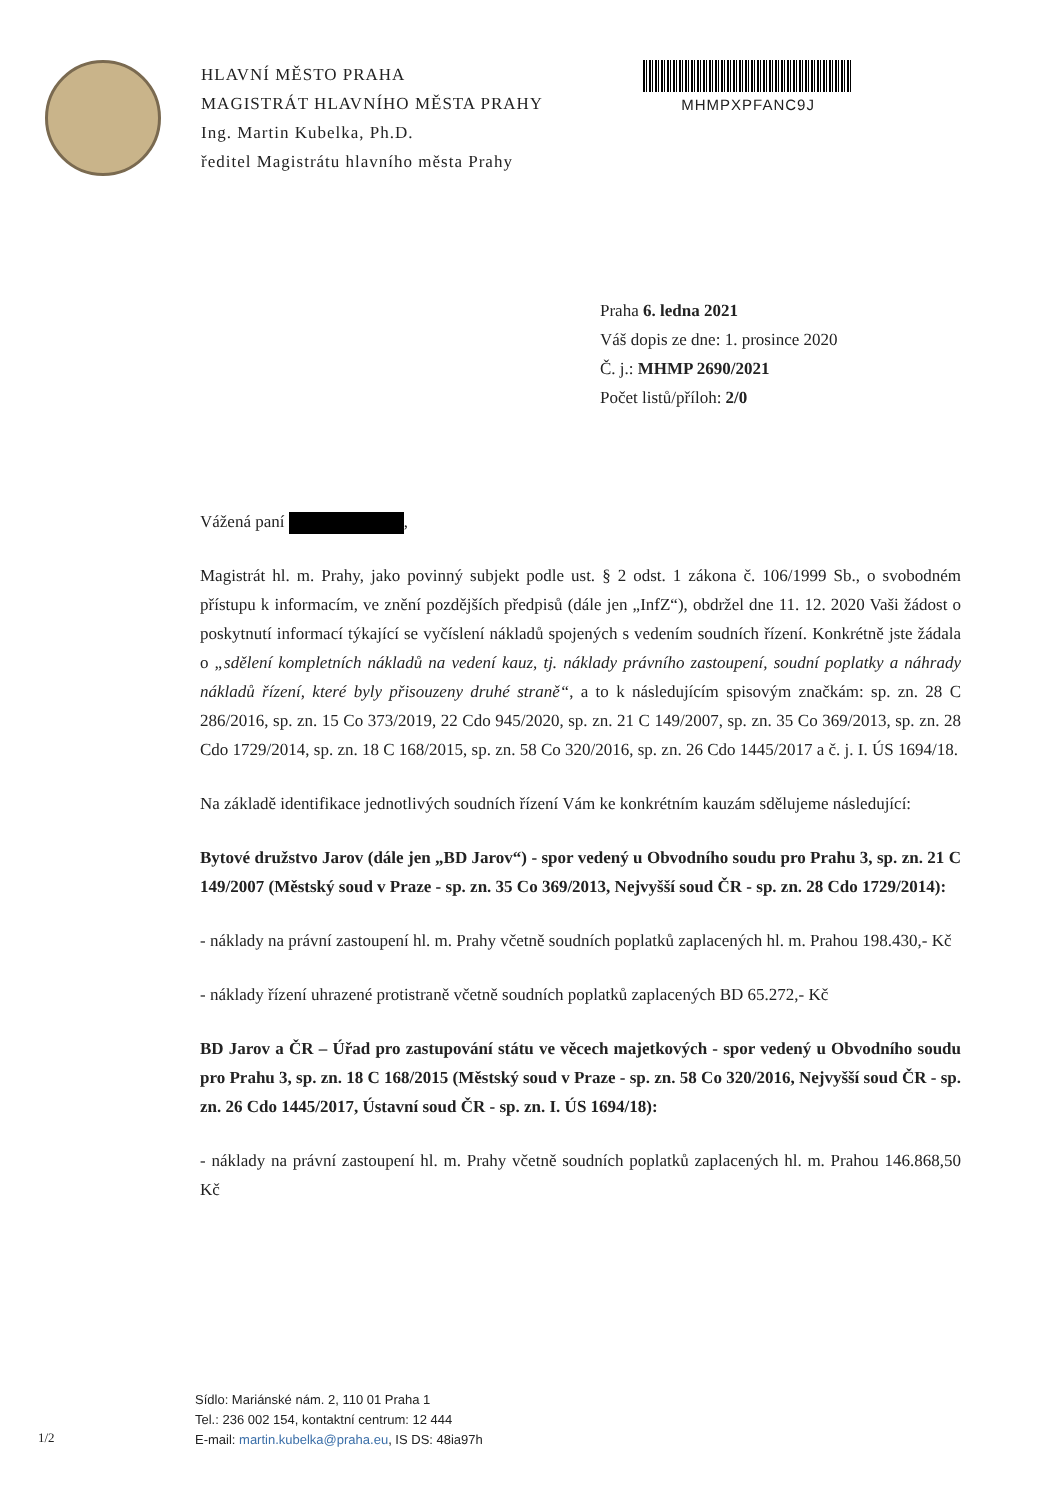HLAVNÍ MĚSTO PRAHA
MAGISTRÁT HLAVNÍHO MĚSTA PRAHY
Ing. Martin Kubelka, Ph.D.
ředitel Magistrátu hlavního města Prahy
MHMPXPFANC9J
Praha 6. ledna 2021
Váš dopis ze dne: 1. prosince 2020
Č. j.: MHMP 2690/2021
Počet listů/příloh: 2/0
Vážená paní ,
Magistrát hl. m. Prahy, jako povinný subjekt podle ust. § 2 odst. 1 zákona č. 106/1999 Sb., o svobodném přístupu k informacím, ve znění pozdějších předpisů (dále jen „InfZ“), obdržel dne 11. 12. 2020 Vaši žádost o poskytnutí informací týkající se vyčíslení nákladů spojených s vedením soudních řízení. Konkrétně jste žádala o „sdělení kompletních nákladů na vedení kauz, tj. náklady právního zastoupení, soudní poplatky a náhrady nákladů řízení, které byly přisouzeny druhé straně“, a to k následujícím spisovým značkám: sp. zn. 28 C 286/2016, sp. zn. 15 Co 373/2019, 22 Cdo 945/2020, sp. zn. 21 C 149/2007, sp. zn. 35 Co 369/2013, sp. zn. 28 Cdo 1729/2014, sp. zn. 18 C 168/2015, sp. zn. 58 Co 320/2016, sp. zn. 26 Cdo 1445/2017 a č. j. I. ÚS 1694/18.
Na základě identifikace jednotlivých soudních řízení Vám ke konkrétním kauzám sdělujeme následující:
Bytové družstvo Jarov (dále jen „BD Jarov“) - spor vedený u Obvodního soudu pro Prahu 3, sp. zn. 21 C 149/2007 (Městský soud v Praze - sp. zn. 35 Co 369/2013, Nejvyšší soud ČR - sp. zn. 28 Cdo 1729/2014):
- náklady na právní zastoupení hl. m. Prahy včetně soudních poplatků zaplacených hl. m. Prahou 198.430,- Kč
- náklady řízení uhrazené protistraně včetně soudních poplatků zaplacených BD 65.272,- Kč
BD Jarov a ČR – Úřad pro zastupování státu ve věcech majetkových - spor vedený u Obvodního soudu pro Prahu 3, sp. zn. 18 C 168/2015 (Městský soud v Praze - sp. zn. 58 Co 320/2016, Nejvyšší soud ČR - sp. zn. 26 Cdo 1445/2017, Ústavní soud ČR - sp. zn. I. ÚS 1694/18):
- náklady na právní zastoupení hl. m. Prahy včetně soudních poplatků zaplacených hl. m. Prahou 146.868,50 Kč
Sídlo: Mariánské nám. 2, 110 01 Praha 1
Tel.: 236 002 154, kontaktní centrum: 12 444
E-mail: martin.kubelka@praha.eu, IS DS: 48ia97h
1/2